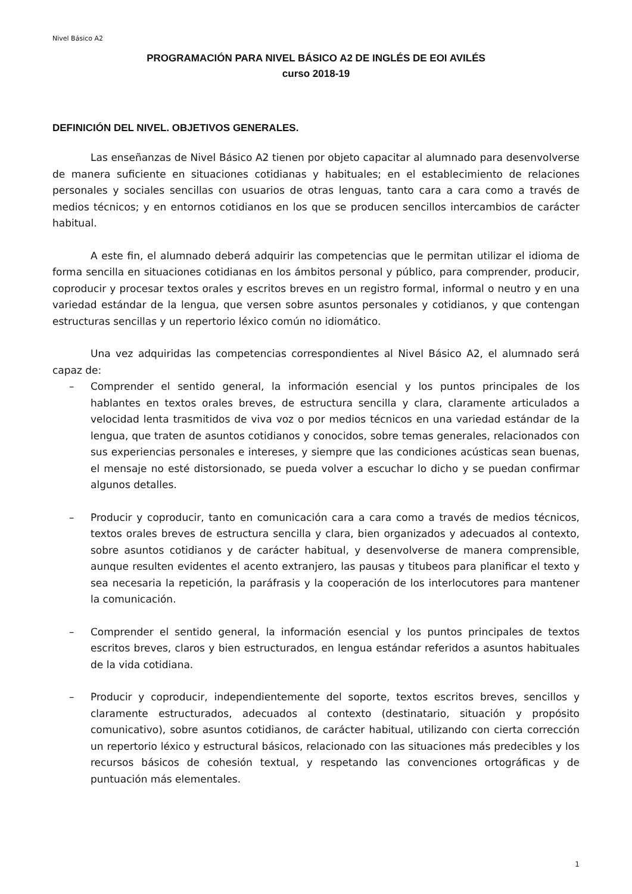Nivel Básico A2
PROGRAMACIÓN PARA NIVEL BÁSICO A2 DE INGLÉS DE EOI AVILÉS
curso 2018-19
DEFINICIÓN DEL NIVEL. OBJETIVOS GENERALES.
Las enseñanzas de Nivel Básico A2 tienen por objeto capacitar al alumnado para desenvolverse de manera suficiente en situaciones cotidianas y habituales; en el establecimiento de relaciones personales y sociales sencillas con usuarios de otras lenguas, tanto cara a cara como a través de medios técnicos; y en entornos cotidianos en los que se producen sencillos intercambios de carácter habitual.
A este fin, el alumnado deberá adquirir las competencias que le permitan utilizar el idioma de forma sencilla en situaciones cotidianas en los ámbitos personal y público, para comprender, producir, coproducir y procesar textos orales y escritos breves en un registro formal, informal o neutro y en una variedad estándar de la lengua, que versen sobre asuntos personales y cotidianos, y que contengan estructuras sencillas y un repertorio léxico común no idiomático.
Una vez adquiridas las competencias correspondientes al Nivel Básico A2, el alumnado será capaz de:
– Comprender el sentido general, la información esencial y los puntos principales de los hablantes en textos orales breves, de estructura sencilla y clara, claramente articulados a velocidad lenta trasmitidos de viva voz o por medios técnicos en una variedad estándar de la lengua, que traten de asuntos cotidianos y conocidos, sobre temas generales, relacionados con sus experiencias personales e intereses, y siempre que las condiciones acústicas sean buenas, el mensaje no esté distorsionado, se pueda volver a escuchar lo dicho y se puedan confirmar algunos detalles.
– Producir y coproducir, tanto en comunicación cara a cara como a través de medios técnicos, textos orales breves de estructura sencilla y clara, bien organizados y adecuados al contexto, sobre asuntos cotidianos y de carácter habitual, y desenvolverse de manera comprensible, aunque resulten evidentes el acento extranjero, las pausas y titubeos para planificar el texto y sea necesaria la repetición, la paráfrasis y la cooperación de los interlocutores para mantener la comunicación.
– Comprender el sentido general, la información esencial y los puntos principales de textos escritos breves, claros y bien estructurados, en lengua estándar referidos a asuntos habituales de la vida cotidiana.
– Producir y coproducir, independientemente del soporte, textos escritos breves, sencillos y claramente estructurados, adecuados al contexto (destinatario, situación y propósito comunicativo), sobre asuntos cotidianos, de carácter habitual, utilizando con cierta corrección un repertorio léxico y estructural básicos, relacionado con las situaciones más predecibles y los recursos básicos de cohesión textual, y respetando las convenciones ortográficas y de puntuación más elementales.
1